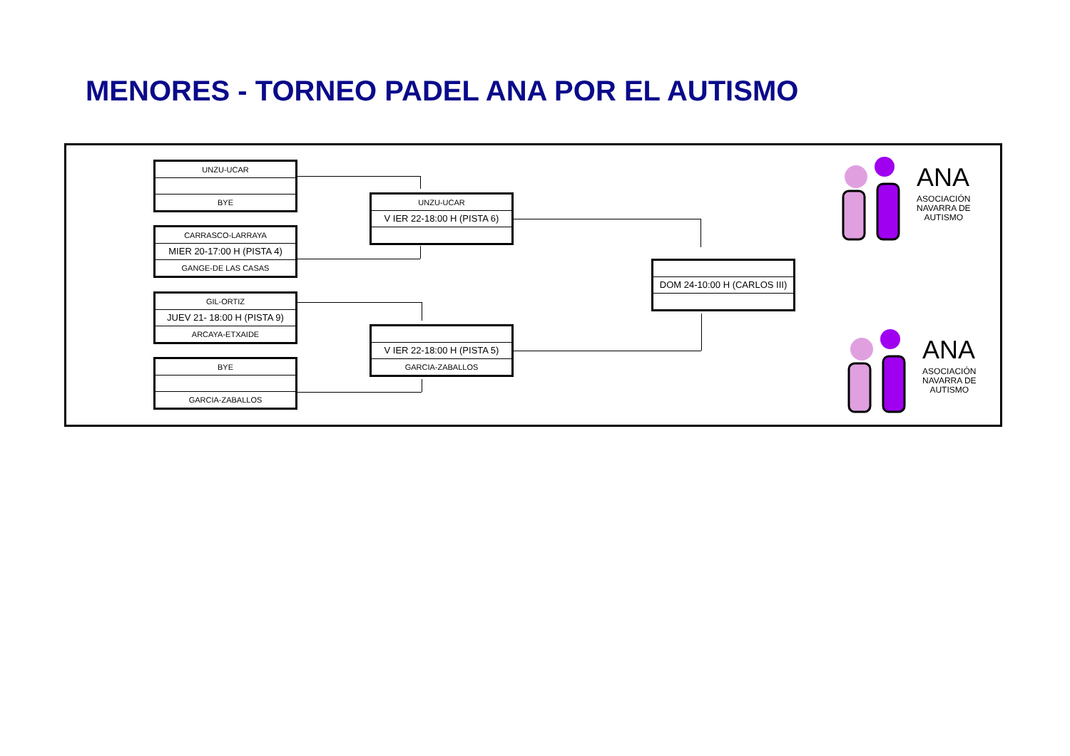MENORES - TORNEO PADEL ANA POR EL AUTISMO
UNZU-UCAR
BYE
CARRASCO-LARRAYA
MIER 20-17:00 H (PISTA 4)
GANGE-DE LAS CASAS
GIL-ORTIZ
JUEV 21- 18:00 H (PISTA 9)
ARCAYA-ETXAIDE
BYE
GARCIA-ZABALLOS
UNZU-UCAR
V IER 22-18:00 H (PISTA 6)
V IER 22-18:00 H (PISTA 5)
GARCIA-ZABALLOS
DOM 24-10:00 H (CARLOS III)
ANA
ASOCIACIÓN
NAVARRA DE
AUTISMO
ANA
ASOCIACIÓN
NAVARRA DE
AUTISMO